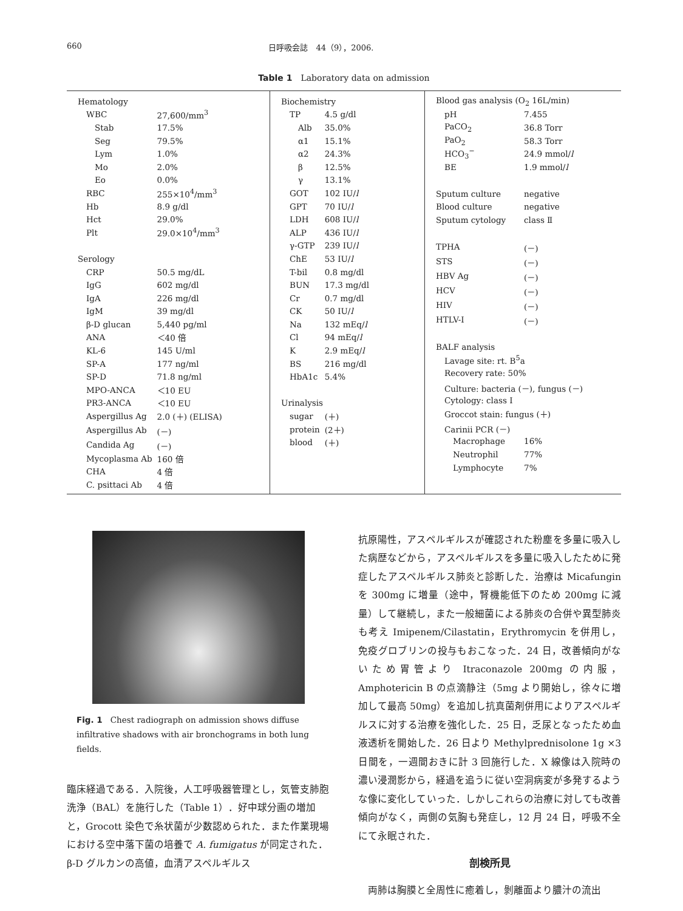660 日呼吸会誌　44（9），2006.
Table 1　Laboratory data on admission
| Hematology | |
| WBC | 27,600/mm<sup>3</sup> |
| Stab | 17.5% |
| Seg | 79.5% |
| Lym | 1.0% |
| Mo | 2.0% |
| Eo | 0.0% |
| RBC | 255×10<sup>4</sup>/mm<sup>3</sup> |
| Hb | 8.9 g/dl |
| Hct | 29.0% |
| Plt | 29.0×10<sup>4</sup>/mm<sup>3</sup> |
| Serology | |
| CRP | 50.5 mg/dL |
| IgG | 602 mg/dl |
| IgA | 226 mg/dl |
| IgM | 39 mg/dl |
| β-D glucan | 5,440 pg/ml |
| ANA | ＜40 倍 |
| KL-6 | 145 U/ml |
| SP-A | 177 ng/ml |
| SP-D | 71.8 ng/ml |
| MPO-ANCA | ＜10 EU |
| PR3-ANCA | ＜10 EU |
| Aspergillus Ag | 2.0 (＋) (ELISA) |
| Aspergillus Ab | (－) |
| Candida Ag | (－) |
| Mycoplasma Ab | 160 倍 |
| CHA | 4 倍 |
| C. psittaci Ab | 4 倍 |
| Biochemistry | |
| TP | 4.5 g/dl |
| Alb | 35.0% |
| α1 | 15.1% |
| α2 | 24.3% |
| β | 12.5% |
| γ | 13.1% |
| GOT | 102 IU/ l |
| GPT | 70 IU/ l |
| LDH | 608 IU/ l |
| ALP | 436 IU/ l |
| γ-GTP | 239 IU/ l |
| ChE | 53 IU/ l |
| T-bil | 0.8 mg/dl |
| BUN | 17.3 mg/dl |
| Cr | 0.7 mg/dl |
| CK | 50 IU/ l |
| Na | 132 mEq/ l |
| Cl | 94 mEq/ l |
| K | 2.9 mEq/ l |
| BS | 216 mg/dl |
| HbA1c | 5.4% |
| Urinalysis | |
| sugar | (＋) |
| protein | (2＋) |
| blood | (＋) |
| Blood gas analysis (O<sub>2</sub> 16L/min) | |
| pH | 7.455 |
| PaCO<sub>2</sub> | 36.8 Torr |
| PaO<sub>2</sub> | 58.3 Torr |
| HCO<sub>3</sub><sup>−</sup> | 24.9 mmol/ l |
| BE | 1.9 mmol/ l |
| Sputum culture | negative |
| Blood culture | negative |
| Sputum cytology | class Ⅱ |
| TPHA | (－) |
| STS | (－) |
| HBV Ag | (－) |
| HCV | (－) |
| HIV | (－) |
| HTLV-I | (－) |
| BALF analysis | |
| Lavage site: rt. B<sup>5</sup>a | |
| Recovery rate: 50% | |
| Culture: bacteria (－), fungus (－) | |
| Cytology: class I | |
| Groccot stain: fungus (＋) | |
| Carinii PCR (－) | |
| Macrophage | 16% |
| Neutrophil | 77% |
| Lymphocyte | 7% |
Fig. 1　Chest radiograph on admission shows diffuse infiltrative shadows with air bronchograms in both lung fields.
臨床経過である．入院後，人工呼吸器管理とし，気管支肺胞洗浄（BAL）を施行した（Table 1）．好中球分画の増加と，Grocott 染色で糸状菌が少数認められた．また作業現場における空中落下菌の培養で A. fumigatus が同定された．β-D グルカンの高値，血清アスペルギルス
抗原陽性，アスペルギルスが確認された粉塵を多量に吸入した病歴などから，アスペルギルスを多量に吸入したために発症したアスペルギルス肺炎と診断した．治療は Micafungin を 300mg に増量（途中，腎機能低下のため 200mg に減量）して継続し，また一般細菌による肺炎の合併や異型肺炎も考え Imipenem/Cilastatin，Erythromycin を併用し，免疫グロブリンの投与もおこなった．24 日，改善傾向がないため胃管より Itraconazole 200mg の内服，Amphotericin B の点滴静注（5mg より開始し，徐々に増加して最高 50mg）を追加し抗真菌剤併用によりアスペルギルスに対する治療を強化した．25 日，乏尿となったため血液透析を開始した．26 日より Methylprednisolone 1g ×3 日間を，一週間おきに計 3 回施行した．X 線像は入院時の濃い浸潤影から，経過を追うに従い空洞病変が多発するような像に変化していった．しかしこれらの治療に対しても改善傾向がなく，両側の気胸も発症し，12 月 24 日，呼吸不全にて永眠された．
剖検所見
　両肺は胸膜と全周性に癒着し，剝離面より膿汁の流出